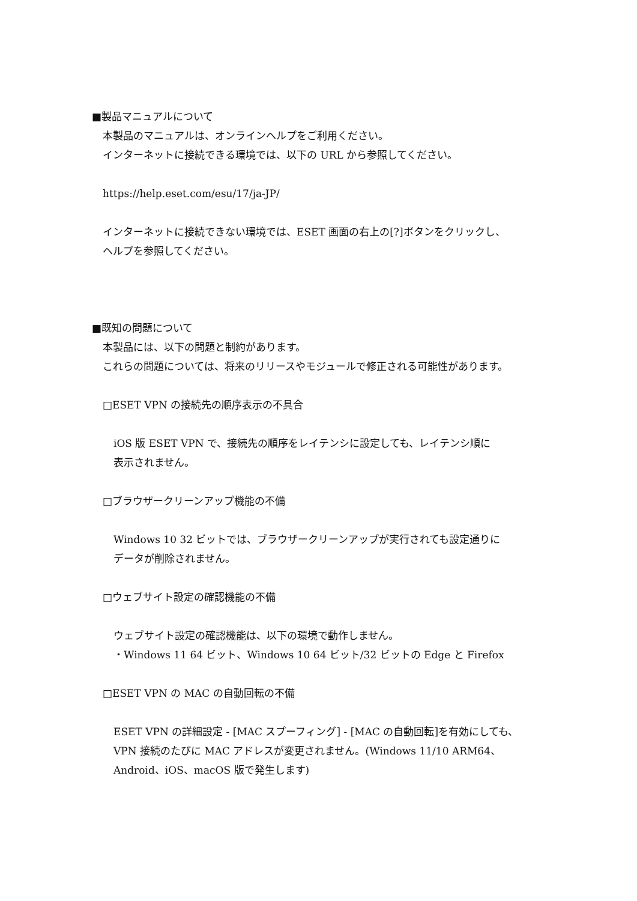■製品マニュアルについて
本製品のマニュアルは、オンラインヘルプをご利用ください。
インターネットに接続できる環境では、以下の URL から参照してください。
https://help.eset.com/esu/17/ja-JP/
インターネットに接続できない環境では、ESET 画面の右上の[?]ボタンをクリックし、
ヘルプを参照してください。
■既知の問題について
本製品には、以下の問題と制約があります。
これらの問題については、将来のリリースやモジュールで修正される可能性があります。
□ESET VPN の接続先の順序表示の不具合
iOS 版 ESET VPN で、接続先の順序をレイテンシに設定しても、レイテンシ順に
表示されません。
□ブラウザークリーンアップ機能の不備
Windows 10 32 ビットでは、ブラウザークリーンアップが実行されても設定通りに
データが削除されません。
□ウェブサイト設定の確認機能の不備
ウェブサイト設定の確認機能は、以下の環境で動作しません。
・Windows 11 64 ビット、Windows 10 64 ビット/32 ビットの Edge と Firefox
□ESET VPN の MAC の自動回転の不備
ESET VPN の詳細設定 - [MAC スプーフィング] - [MAC の自動回転]を有効にしても、
VPN 接続のたびに MAC アドレスが変更されません。(Windows 11/10 ARM64、
Android、iOS、macOS 版で発生します)